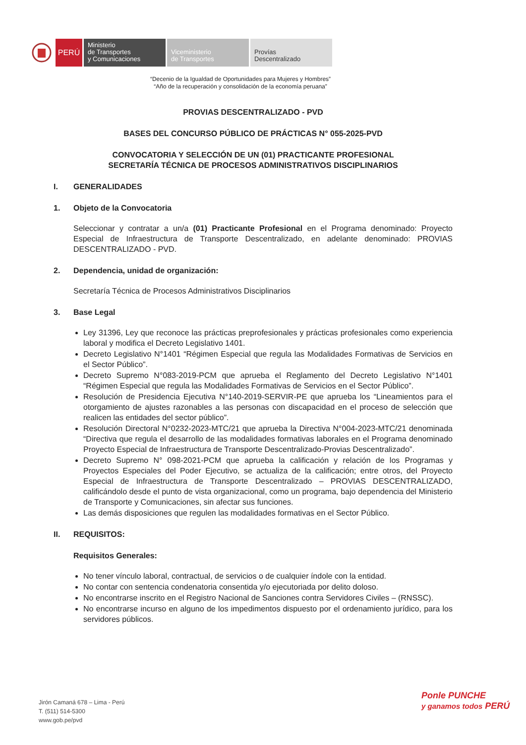PERÚ
Ministerio
de Transportes
y Comunicaciones
Viceministerio
de Transportes
Provías
Descentralizado
“Decenio de la Igualdad de Oportunidades para Mujeres y Hombres”
“Año de la recuperación y consolidación de la economía peruana”
PROVIAS DESCENTRALIZADO - PVD
BASES DEL CONCURSO PÚBLICO DE PRÁCTICAS N° 055-2025-PVD
CONVOCATORIA Y SELECCIÓN DE UN (01) PRACTICANTE PROFESIONAL
SECRETARÍA TÉCNICA DE PROCESOS ADMINISTRATIVOS DISCIPLINARIOS
I. GENERALIDADES
1. Objeto de la Convocatoria
Seleccionar y contratar a un/a (01) Practicante Profesional en el Programa denominado: Proyecto Especial de Infraestructura de Transporte Descentralizado, en adelante denominado: PROVIAS DESCENTRALIZADO - PVD.
2. Dependencia, unidad de organización:
Secretaría Técnica de Procesos Administrativos Disciplinarios
3. Base Legal
Ley 31396, Ley que reconoce las prácticas preprofesionales y prácticas profesionales como experiencia laboral y modifica el Decreto Legislativo 1401.
Decreto Legislativo N°1401 “Régimen Especial que regula las Modalidades Formativas de Servicios en el Sector Público”.
Decreto Supremo N°083-2019-PCM que aprueba el Reglamento del Decreto Legislativo N°1401 “Régimen Especial que regula las Modalidades Formativas de Servicios en el Sector Público”.
Resolución de Presidencia Ejecutiva N°140-2019-SERVIR-PE que aprueba los “Lineamientos para el otorgamiento de ajustes razonables a las personas con discapacidad en el proceso de selección que realicen las entidades del sector público”.
Resolución Directoral N°0232-2023-MTC/21 que aprueba la Directiva N°004-2023-MTC/21 denominada “Directiva que regula el desarrollo de las modalidades formativas laborales en el Programa denominado Proyecto Especial de Infraestructura de Transporte Descentralizado-Provias Descentralizado”.
Decreto Supremo N° 098-2021-PCM que aprueba la calificación y relación de los Programas y Proyectos Especiales del Poder Ejecutivo, se actualiza de la calificación; entre otros, del Proyecto Especial de Infraestructura de Transporte Descentralizado – PROVIAS DESCENTRALIZADO, calificándolo desde el punto de vista organizacional, como un programa, bajo dependencia del Ministerio de Transporte y Comunicaciones, sin afectar sus funciones.
Las demás disposiciones que regulen las modalidades formativas en el Sector Público.
II. REQUISITOS:
Requisitos Generales:
No tener vínculo laboral, contractual, de servicios o de cualquier índole con la entidad.
No contar con sentencia condenatoria consentida y/o ejecutoriada por delito doloso.
No encontrarse inscrito en el Registro Nacional de Sanciones contra Servidores Civiles – (RNSSC).
No encontrarse incurso en alguno de los impedimentos dispuesto por el ordenamiento jurídico, para los servidores públicos.
Jirón Camaná 678 – Lima - Perú
T. (511) 514-5300
www.gob.pe/pvd
Ponle PUNCHE
y ganamos todos PERÚ